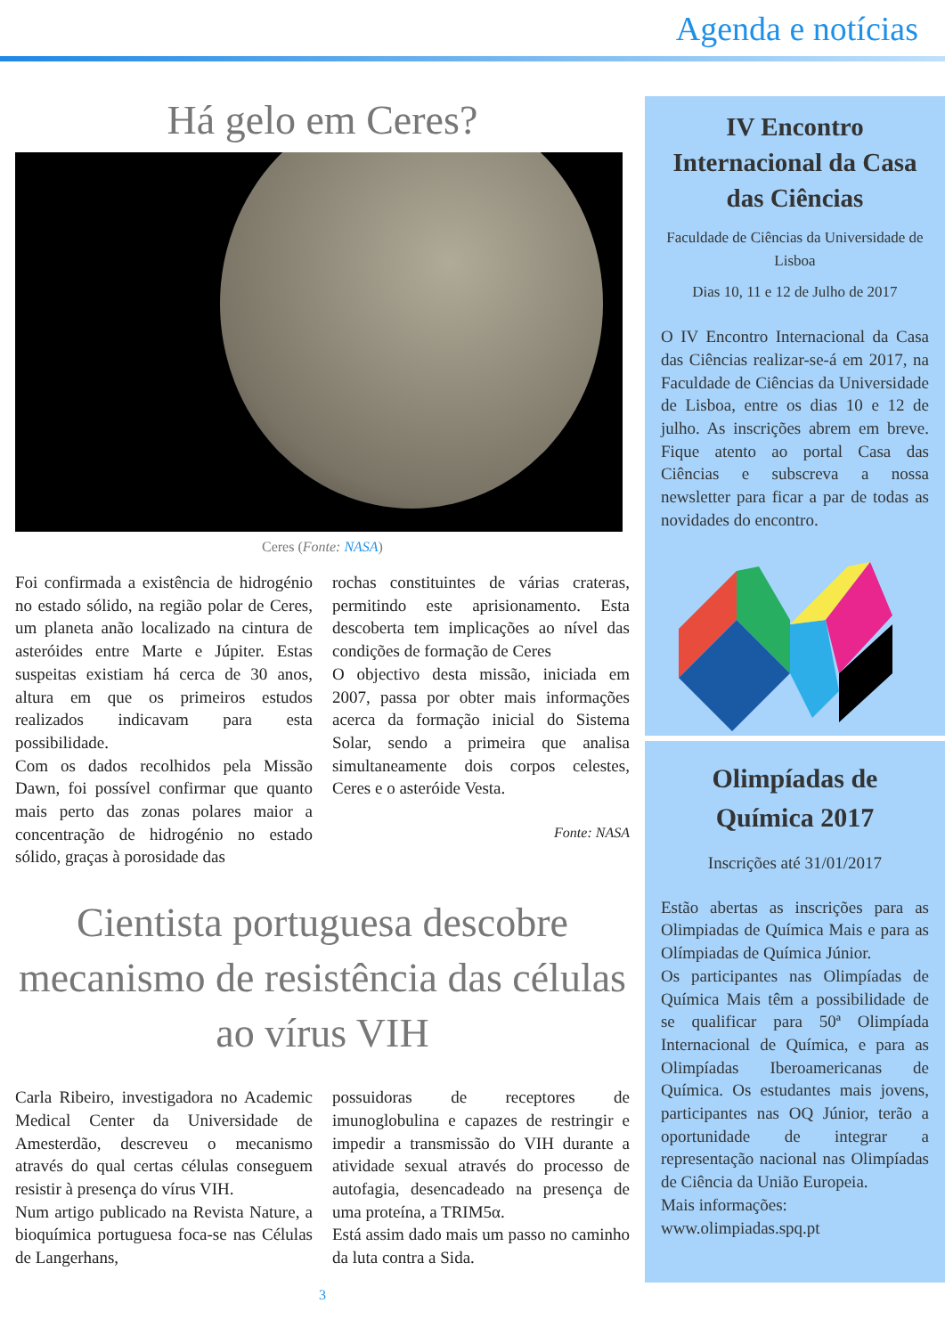Agenda e notícias
Há gelo em Ceres?
Ceres (Fonte: NASA)
Foi confirmada a existência de hidrogénio no estado sólido, na região polar de Ceres, um planeta anão localizado na cintura de asteróides entre Marte e Júpiter. Estas suspeitas existiam há cerca de 30 anos, altura em que os primeiros estudos realizados indicavam para esta possibilidade.
Com os dados recolhidos pela Missão Dawn, foi possível confirmar que quanto mais perto das zonas polares maior a concentração de hidrogénio no estado sólido, graças à porosidade das
rochas constituintes de várias crateras, permitindo este aprisionamento. Esta descoberta tem implicações ao nível das condições de formação de Ceres
O objectivo desta missão, iniciada em 2007, passa por obter mais informações acerca da formação inicial do Sistema Solar, sendo a primeira que analisa simultaneamente dois corpos celestes, Ceres e o asteróide Vesta.
Fonte: NASA
Cientista portuguesa descobre mecanismo de resistência das células ao vírus VIH
Carla Ribeiro, investigadora no Academic Medical Center da Universidade de Amesterdão, descreveu o mecanismo através do qual certas células conseguem resistir à presença do vírus VIH.
Num artigo publicado na Revista Nature, a bioquímica portuguesa foca-se nas Células de Langerhans,
possuidoras de receptores de imunoglobulina e capazes de restringir e impedir a transmissão do VIH durante a atividade sexual através do processo de autofagia, desencadeado na presença de uma proteína, a TRIM5α.
Está assim dado mais um passo no caminho da luta contra a Sida.
3
IV Encontro Internacional da Casa das Ciências
Faculdade de Ciências da Universidade de Lisboa
Dias 10, 11 e 12 de Julho de 2017
O IV Encontro Internacional da Casa das Ciências realizar-se-á em 2017, na Faculdade de Ciências da Universidade de Lisboa, entre os dias 10 e 12 de julho. As inscrições abrem em breve. Fique atento ao portal Casa das Ciências e subscreva a nossa newsletter para ficar a par de todas as novidades do encontro.
Olimpíadas de Química 2017
Inscrições até 31/01/2017
Estão abertas as inscrições para as Olimpiadas de Química Mais e para as Olímpiadas de Química Júnior.
Os participantes nas Olimpíadas de Química Mais têm a possibilidade de se qualificar para 50ª Olimpíada Internacional de Química, e para as Olimpíadas Iberoamericanas de Química. Os estudantes mais jovens, participantes nas OQ Júnior, terão a oportunidade de integrar a representação nacional nas Olimpíadas de Ciência da União Europeia.
Mais informações:
www.olimpiadas.spq.pt